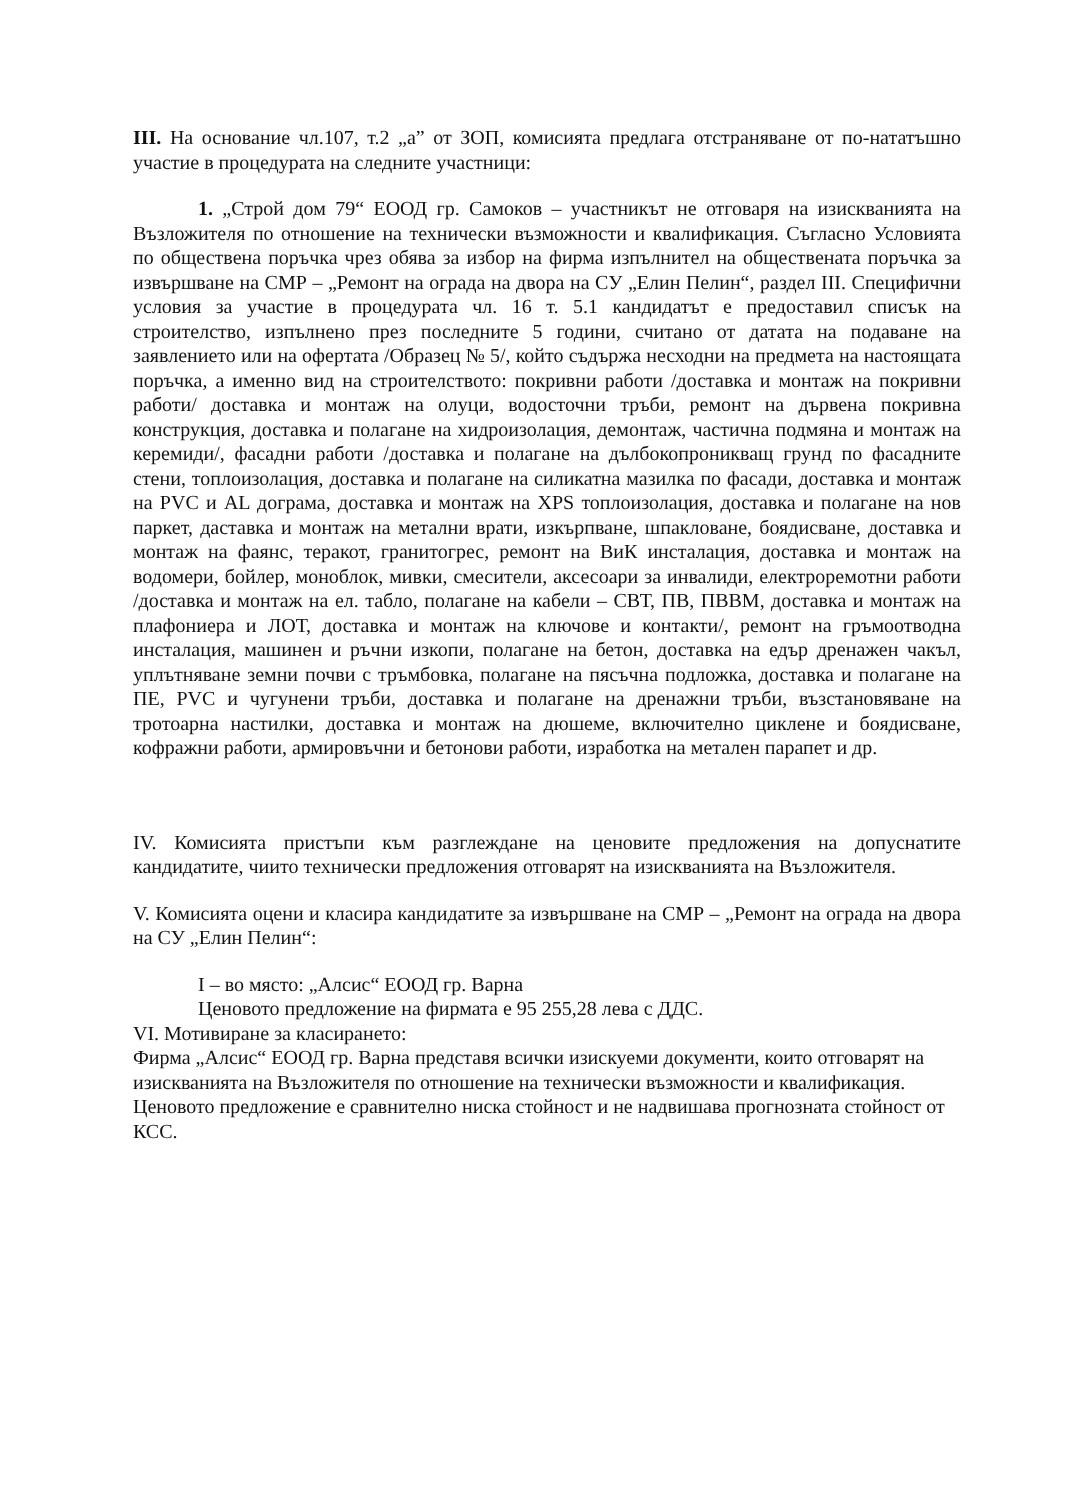III. На основание чл.107, т.2 „а” от ЗОП, комисията предлага отстраняване от по-нататъшно участие в процедурата на следните участници:
1. „Строй дом 79“ ЕООД гр. Самоков – участникът не отговаря на изискванията на Възложителя по отношение на технически възможности и квалификация. Съгласно Условията по обществена поръчка чрез обява за избор на фирма изпълнител на обществената поръчка за извършване на СМР – „Ремонт на ограда на двора на СУ „Елин Пелин“, раздел III. Специфични условия за участие в процедурата чл. 16 т. 5.1 кандидатът е предоставил списък на строителство, изпълнено през последните 5 години, считано от датата на подаване на заявлението или на офертата /Образец № 5/, който съдържа несходни на предмета на настоящата поръчка, а именно вид на строителството: покривни работи /доставка и монтаж на покривни работи/ доставка и монтаж на олуци, водосточни тръби, ремонт на дървена покривна конструкция, доставка и полагане на хидроизолация, демонтаж, частична подмяна и монтаж на керемиди/, фасадни работи /доставка и полагане на дълбокопроникващ грунд по фасадните стени, топлоизолация, доставка и полагане на силикатна мазилка по фасади, доставка и монтаж на PVC и AL дограма, доставка и монтаж на XPS топлоизолация, доставка и полагане на нов паркет, даставка и монтаж на метални врати, изкърпване, шпакловане, боядисване, доставка и монтаж на фаянс, теракот, гранитогрес, ремонт на ВиК инсталация, доставка и монтаж на водомери, бойлер, моноблок, мивки, смесители, аксесоари за инвалиди, електроремотни работи /доставка и монтаж на ел. табло, полагане на кабели – СВТ, ПВ, ПВВМ, доставка и монтаж на плафониера и ЛОТ, доставка и монтаж на ключове и контакти/, ремонт на гръмоотводна инсталация, машинен и ръчни изкопи, полагане на бетон, доставка на едър дренажен чакъл, уплътняване земни почви с тръмбовка, полагане на пясъчна подложка, доставка и полагане на ПЕ, PVC и чугунени тръби, доставка и полагане на дренажни тръби, възстановяване на тротоарна настилки, доставка и монтаж на дюшеме, включително циклене и боядисване, кофражни работи, армировъчни и бетонови работи, изработка на метален парапет и др.
IV. Комисията пристъпи към разглеждане на ценовите предложения на допуснатите кандидатите, чиито технически предложения отговарят на изискванията на Възложителя.
V. Комисията оцени и класира кандидатите за извършване на СМР – „Ремонт на ограда на двора на СУ „Елин Пелин“:
I – во място: „Алсис“ ЕООД гр. Варна
Ценовото предложение на фирмата е 95 255,28 лева с ДДС.
VI. Мотивиране за класирането:
Фирма „Алсис“ ЕООД гр. Варна представя всички изискуеми документи, които отговарят на изискванията на Възложителя по отношение на технически възможности и квалификация. Ценовото предложение е сравнително ниска стойност и не надвишава прогнозната стойност от КСС.